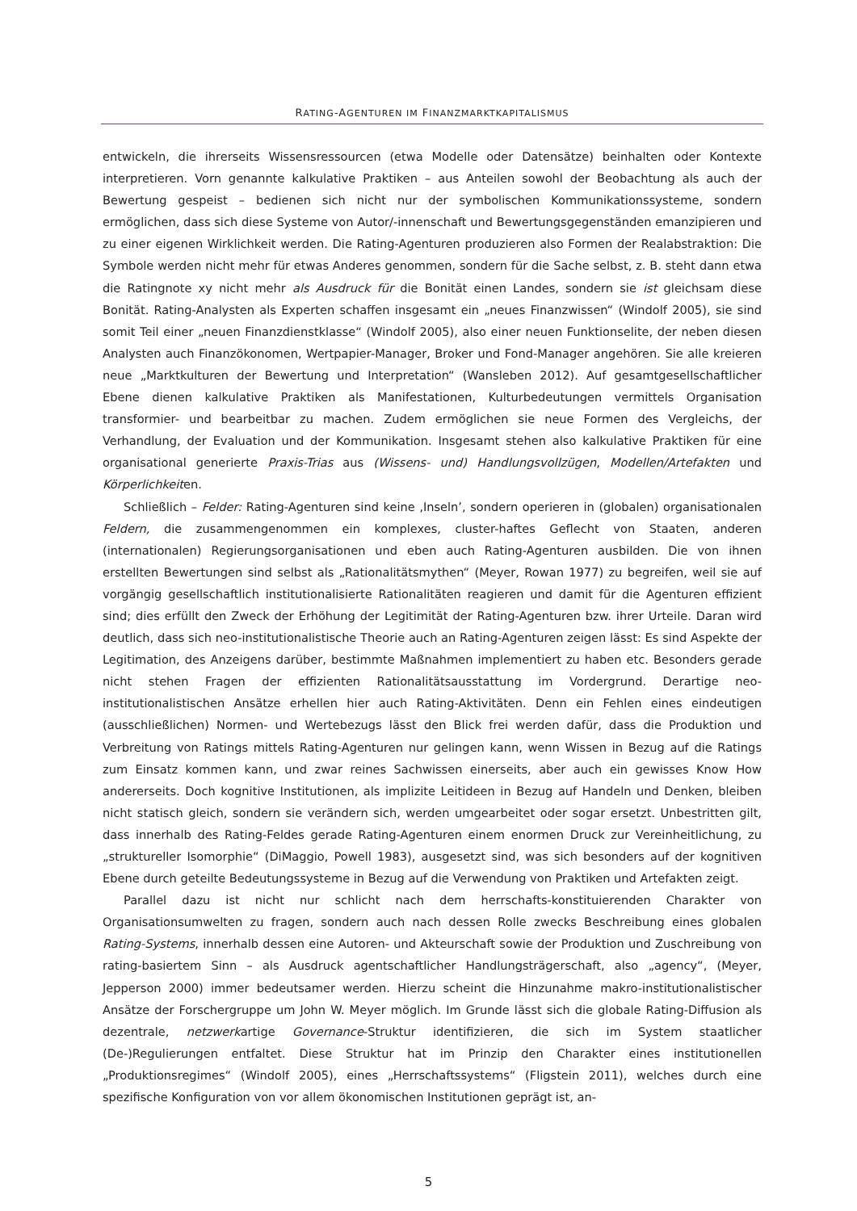RATING-AGENTUREN IM FINANZMARKTKAPITALISMUS
entwickeln, die ihrerseits Wissensressourcen (etwa Modelle oder Datensätze) beinhalten oder Kontexte interpretieren. Vorn genannte kalkulative Praktiken – aus Anteilen sowohl der Beobachtung als auch der Bewertung gespeist – bedienen sich nicht nur der symbolischen Kommunikationssysteme, sondern ermöglichen, dass sich diese Systeme von Autor/-innenschaft und Bewertungsgegenständen emanzipieren und zu einer eigenen Wirklichkeit werden. Die Rating-Agenturen produzieren also Formen der Realabstraktion: Die Symbole werden nicht mehr für etwas Anderes genommen, sondern für die Sache selbst, z. B. steht dann etwa die Ratingnote xy nicht mehr als Ausdruck für die Bonität einen Landes, sondern sie ist gleichsam diese Bonität. Rating-Analysten als Experten schaffen insgesamt ein „neues Finanzwissen“ (Windolf 2005), sie sind somit Teil einer „neuen Finanzdienstklasse“ (Windolf 2005), also einer neuen Funktionselite, der neben diesen Analysten auch Finanzökonomen, Wertpapier-Manager, Broker und Fond-Manager angehören. Sie alle kreieren neue „Marktkulturen der Bewertung und Interpretation“ (Wansleben 2012). Auf gesamtgesellschaftlicher Ebene dienen kalkulative Praktiken als Manifestationen, Kulturbedeutungen vermittels Organisation transformier- und bearbeitbar zu machen. Zudem ermöglichen sie neue Formen des Vergleichs, der Verhandlung, der Evaluation und der Kommunikation. Insgesamt stehen also kalkulative Praktiken für eine organisational generierte Praxis-Trias aus (Wissens- und) Handlungsvollzügen, Modellen/Artefakten und Körperlichkeiten.
Schließlich – Felder: Rating-Agenturen sind keine ‚Inseln’, sondern operieren in (globalen) organisationalen Feldern, die zusammengenommen ein komplexes, cluster-haftes Geflecht von Staaten, anderen (internationalen) Regierungsorganisationen und eben auch Rating-Agenturen ausbilden. Die von ihnen erstellten Bewertungen sind selbst als „Rationalitätsmythen“ (Meyer, Rowan 1977) zu begreifen, weil sie auf vorgängig gesellschaftlich institutionalisierte Rationalitäten reagieren und damit für die Agenturen effizient sind; dies erfüllt den Zweck der Erhöhung der Legitimität der Rating-Agenturen bzw. ihrer Urteile. Daran wird deutlich, dass sich neo-institutionalistische Theorie auch an Rating-Agenturen zeigen lässt: Es sind Aspekte der Legitimation, des Anzeigens darüber, bestimmte Maßnahmen implementiert zu haben etc. Besonders gerade nicht stehen Fragen der effizienten Rationalitätsausstattung im Vordergrund. Derartige neo-institutionalistischen Ansätze erhellen hier auch Rating-Aktivitäten. Denn ein Fehlen eines eindeutigen (ausschließlichen) Normen- und Wertebezugs lässt den Blick frei werden dafür, dass die Produktion und Verbreitung von Ratings mittels Rating-Agenturen nur gelingen kann, wenn Wissen in Bezug auf die Ratings zum Einsatz kommen kann, und zwar reines Sachwissen einerseits, aber auch ein gewisses Know How andererseits. Doch kognitive Institutionen, als implizite Leitideen in Bezug auf Handeln und Denken, bleiben nicht statisch gleich, sondern sie verändern sich, werden umgearbeitet oder sogar ersetzt. Unbestritten gilt, dass innerhalb des Rating-Feldes gerade Rating-Agenturen einem enormen Druck zur Vereinheitlichung, zu „struktureller Isomorphie“ (DiMaggio, Powell 1983), ausgesetzt sind, was sich besonders auf der kognitiven Ebene durch geteilte Bedeutungssysteme in Bezug auf die Verwendung von Praktiken und Artefakten zeigt.
Parallel dazu ist nicht nur schlicht nach dem herrschafts-konstituierenden Charakter von Organisationsumwelten zu fragen, sondern auch nach dessen Rolle zwecks Beschreibung eines globalen Rating-Systems, innerhalb dessen eine Autoren- und Akteurschaft sowie der Produktion und Zuschreibung von rating-basiertem Sinn – als Ausdruck agentschaftlicher Handlungsträgerschaft, also „agency“, (Meyer, Jepperson 2000) immer bedeutsamer werden. Hierzu scheint die Hinzunahme makro-institutionalistischer Ansätze der Forschergruppe um John W. Meyer möglich. Im Grunde lässt sich die globale Rating-Diffusion als dezentrale, netzwerkartige Governance-Struktur identifizieren, die sich im System staatlicher (De-)Regulierungen entfaltet. Diese Struktur hat im Prinzip den Charakter eines institutionellen „Produktionsregimes“ (Windolf 2005), eines „Herrschaftssystems“ (Fligstein 2011), welches durch eine spezifische Konfiguration von vor allem ökonomischen Institutionen geprägt ist, an-
5